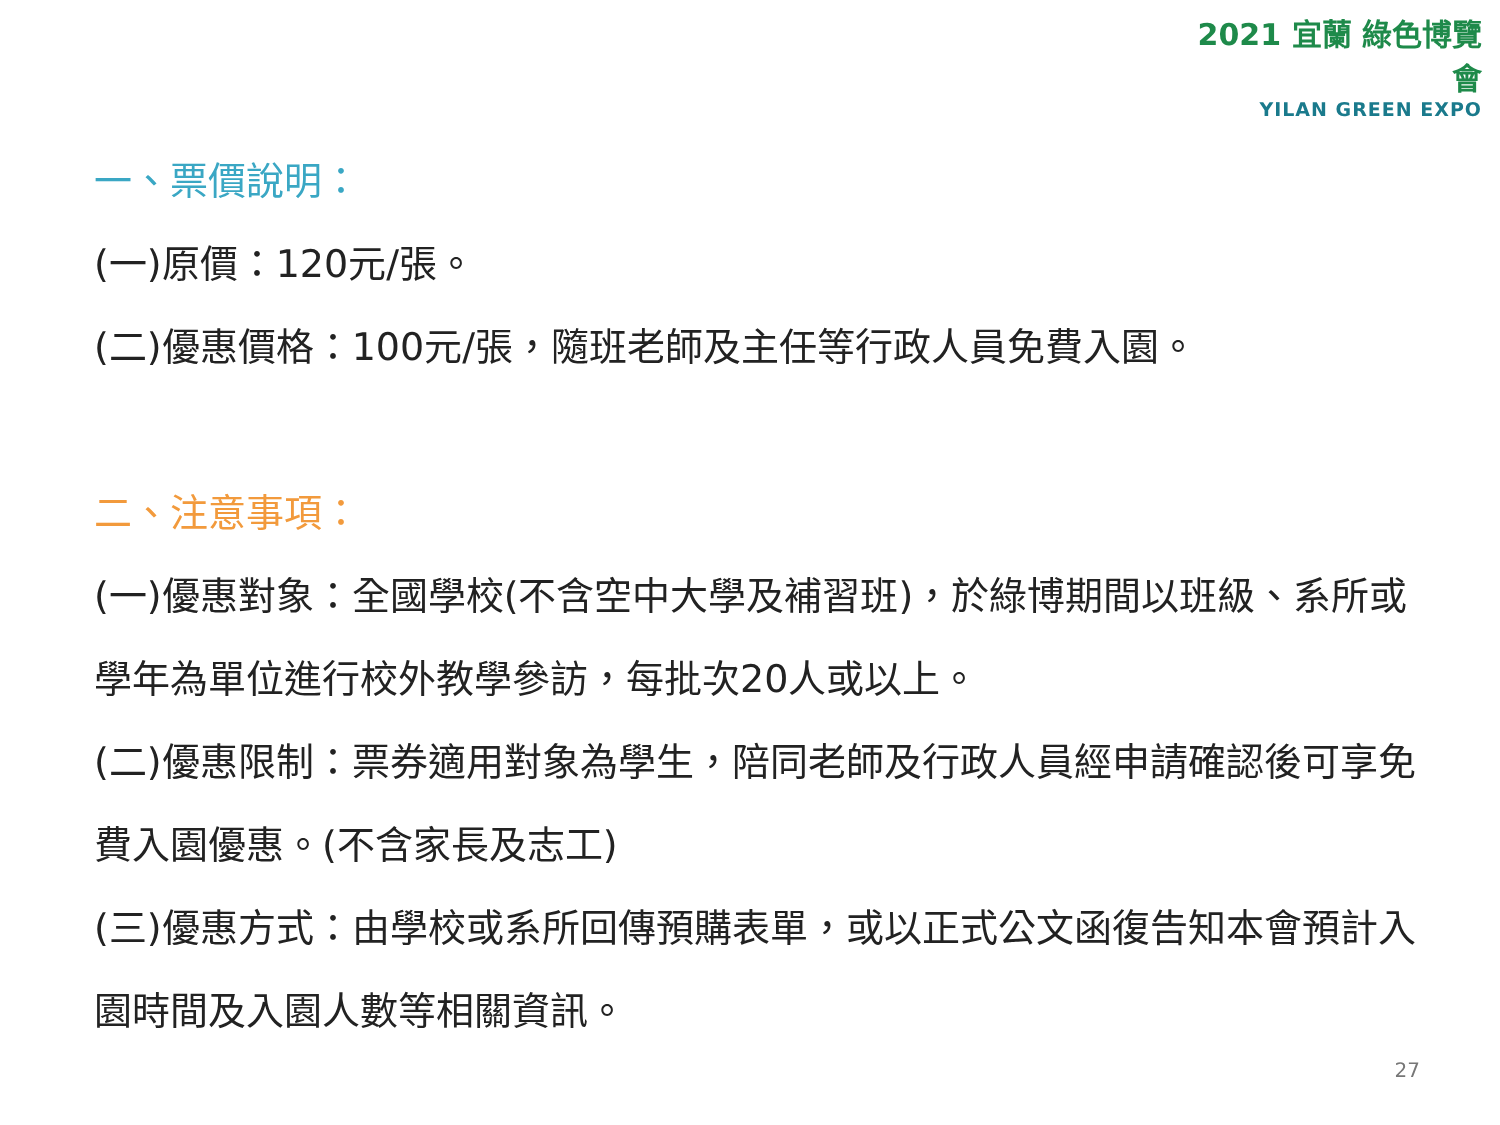2021 宜蘭 綠色博覽會
YILAN GREEN EXPO
一、票價說明：
(一)原價：120元/張。
(二)優惠價格：100元/張，隨班老師及主任等行政人員免費入園。
二、注意事項：
(一)優惠對象：全國學校(不含空中大學及補習班)，於綠博期間以班級、系所或學年為單位進行校外教學參訪，每批次20人或以上。
(二)優惠限制：票券適用對象為學生，陪同老師及行政人員經申請確認後可享免費入園優惠。(不含家長及志工)
(三)優惠方式：由學校或系所回傳預購表單，或以正式公文函復告知本會預計入園時間及入園人數等相關資訊。
27